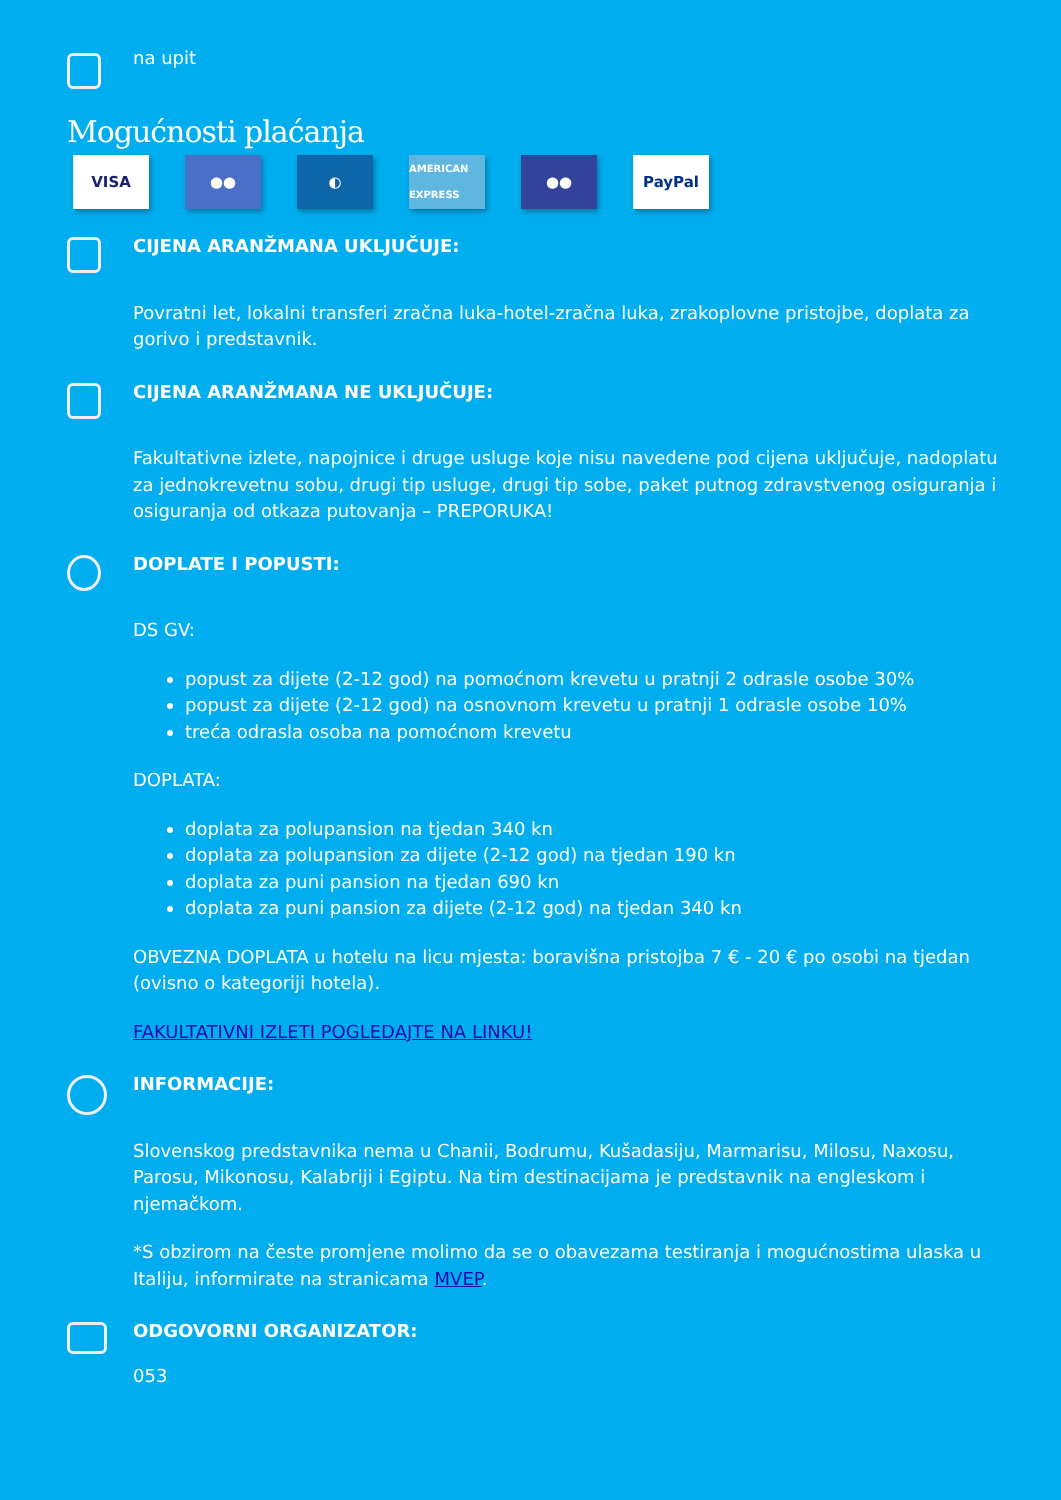na upit
Mogućnosti plaćanja
VISA ●● ◐ AMERICAN EXPRESS ●● PayPal
CIJENA ARANŽMANA UKLJUČUJE:
Povratni let, lokalni transferi zračna luka-hotel-zračna luka, zrakoplovne pristojbe, doplata za gorivo i predstavnik.
CIJENA ARANŽMANA NE UKLJUČUJE:
Fakultativne izlete, napojnice i druge usluge koje nisu navedene pod cijena uključuje, nadoplatu za jednokrevetnu sobu, drugi tip usluge, drugi tip sobe, paket putnog zdravstvenog osiguranja i osiguranja od otkaza putovanja – PREPORUKA!
DOPLATE I POPUSTI:
DS GV:
popust za dijete (2-12 god) na pomoćnom krevetu u pratnji 2 odrasle osobe 30%
popust za dijete (2-12 god) na osnovnom krevetu u pratnji 1 odrasle osobe 10%
treća odrasla osoba na pomoćnom krevetu
DOPLATA:
doplata za polupansion na tjedan 340 kn
doplata za polupansion za dijete (2-12 god) na tjedan 190 kn
doplata za puni pansion na tjedan 690 kn
doplata za puni pansion za dijete (2-12 god) na tjedan 340 kn
OBVEZNA DOPLATA u hotelu na licu mjesta: boravišna pristojba 7 € - 20 € po osobi na tjedan (ovisno o kategoriji hotela).
FAKULTATIVNI IZLETI POGLEDAJTE NA LINKU!
INFORMACIJE:
Slovenskog predstavnika nema u Chanii, Bodrumu, Kušadasiju, Marmarisu, Milosu, Naxosu, Parosu, Mikonosu, Kalabriji i Egiptu. Na tim destinacijama je predstavnik na engleskom i njemačkom.
*S obzirom na česte promjene molimo da se o obavezama testiranja i mogućnostima ulaska u Italiju, informirate na stranicama MVEP.
ODGOVORNI ORGANIZATOR:
053